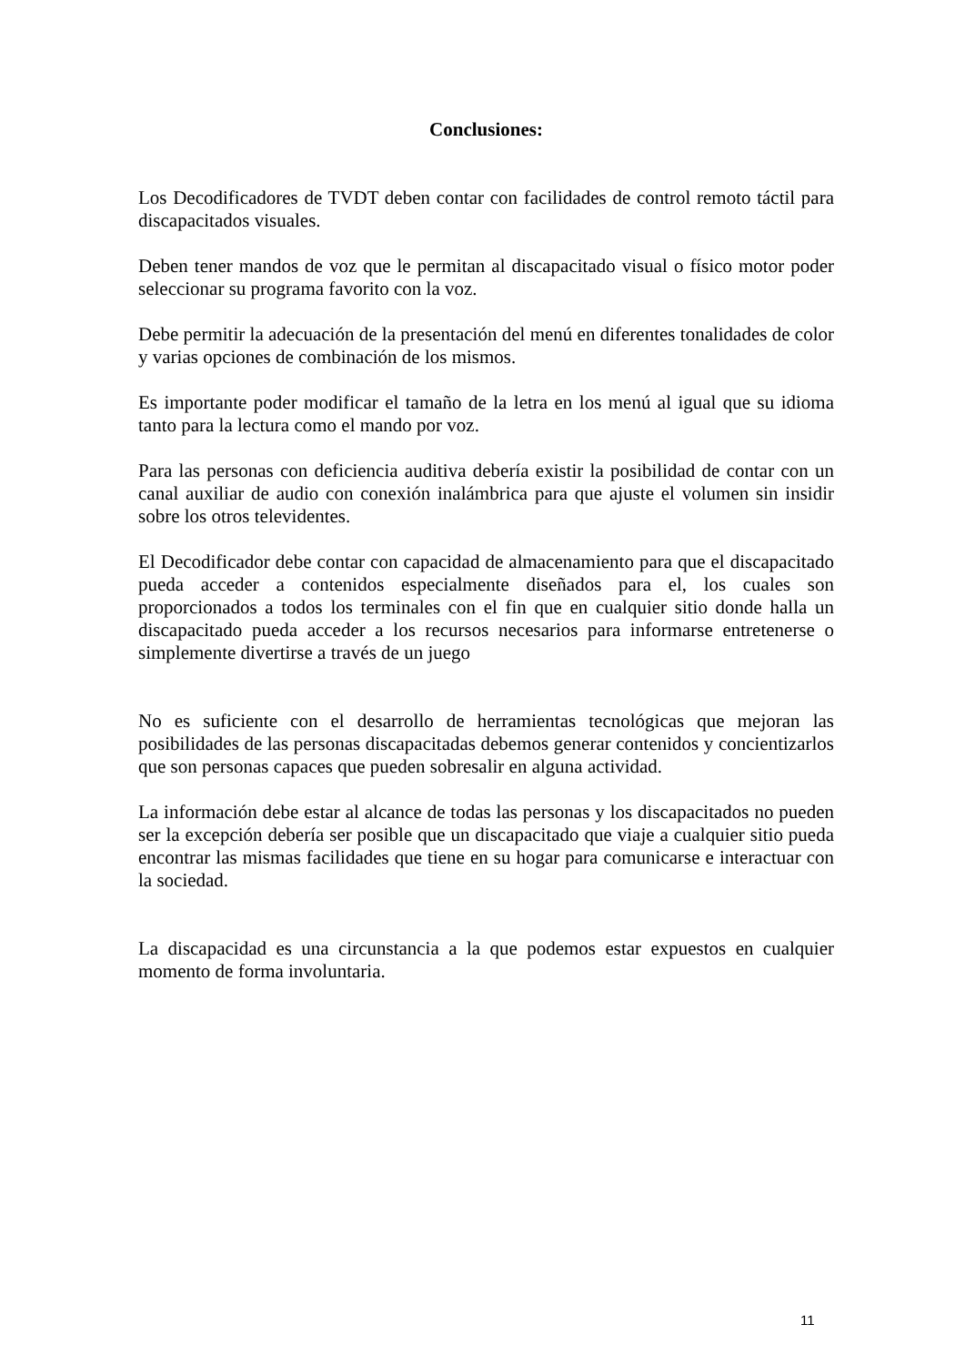Conclusiones:
Los Decodificadores de TVDT deben contar con facilidades de control remoto táctil para discapacitados visuales.
Deben tener mandos de voz que le permitan al discapacitado visual o físico motor poder seleccionar su programa favorito con la voz.
Debe permitir la adecuación de la presentación del menú en diferentes tonalidades de color y varias opciones de combinación de los mismos.
Es importante poder modificar el tamaño de la letra en los menú al igual que su idioma tanto para la lectura como el mando por voz.
Para las personas con deficiencia auditiva debería existir la posibilidad de contar con un canal auxiliar de audio con conexión inalámbrica para que ajuste el volumen sin insidir sobre los otros televidentes.
El Decodificador debe contar con capacidad de almacenamiento para que el discapacitado pueda acceder a contenidos especialmente diseñados para el, los cuales son proporcionados a todos los terminales con el fin que en cualquier sitio donde halla un discapacitado pueda acceder a los recursos necesarios para informarse entretenerse o simplemente divertirse a través de un juego
No es suficiente con el desarrollo de herramientas tecnológicas que mejoran las posibilidades de las personas discapacitadas debemos generar contenidos y concientizarlos que son personas capaces que pueden sobresalir en alguna actividad.
La información debe estar al alcance de todas las personas y los discapacitados no pueden ser la excepción debería ser posible que un discapacitado que viaje a cualquier sitio pueda encontrar las mismas facilidades que tiene en su hogar para comunicarse e interactuar con la sociedad.
La discapacidad es una circunstancia a la que podemos estar expuestos en cualquier momento de forma involuntaria.
11